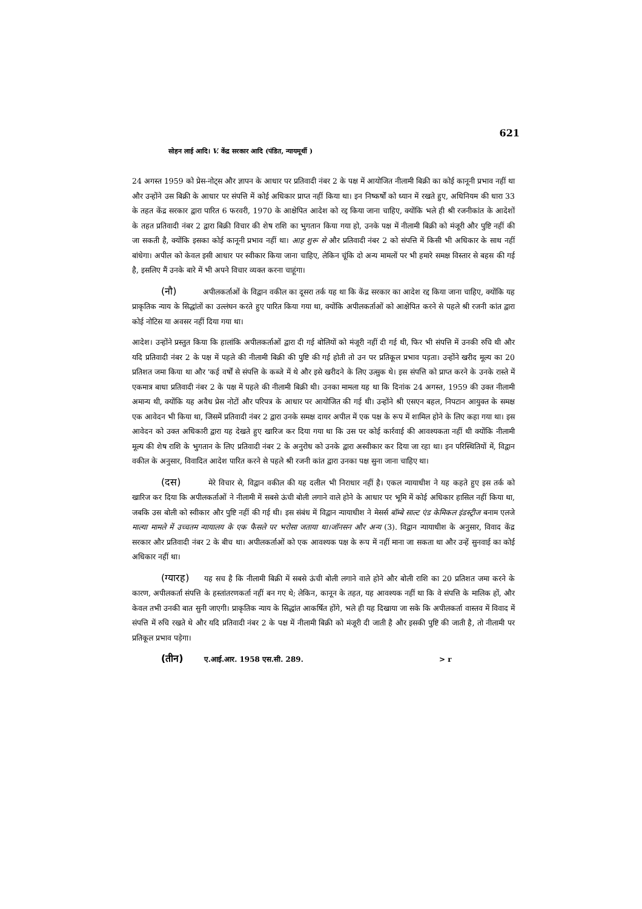621
सोहन लाई आदि। V. केंद्र सरकार आदि (पंडित, न्यायमूर्थी )
24 अगस्त 1959 को प्रेस-नोट्स और ज्ञापन के आधार पर प्रतिवादी नंबर 2 के पक्ष में आयोजित नीलामी बिक्री का कोई कानूनी प्रभाव नहीं था और उन्होंने उस बिक्री के आधार पर संपत्ति में कोई अधिकार प्राप्त नहीं किया था। इन निष्कर्षों को ध्यान में रखते हुए, अधिनियम की धारा 33 के तहत केंद्र सरकार द्वारा पारित 6 फरवरी, 1970 के आक्षेपित आदेश को रद्द किया जाना चाहिए, क्योंकि भले ही श्री रजनीकांत के आदेशों के तहत प्रतिवादी नंबर 2 द्वारा बिक्री विचार की शेष राशि का भुगतान किया गया हो, उनके पक्ष में नीलामी बिक्री को मंजूरी और पुष्टि नहीं की जा सकती है, क्योंकि इसका कोई कानूनी प्रभाव नहीं था। आह शुरू से और प्रतिवादी नंबर 2 को संपत्ति में किसी भी अधिकार के साथ नहीं बांधेगा। अपील को केवल इसी आधार पर स्वीकार किया जाना चाहिए, लेकिन चूंकि दो अन्य मामलों पर भी हमारे समक्ष विस्तार से बहस की गई है, इसलिए मैं उनके बारे में भी अपने विचार व्यक्त करना चाहूंगा।
(नौ) अपीलकर्ताओं के विद्वान वकील का दूसरा तर्क यह था कि केंद्र सरकार का आदेश रद्द किया जाना चाहिए, क्योंकि यह प्राकृतिक न्याय के सिद्धांतों का उल्लंघन करते हुए पारित किया गया था, क्योंकि अपीलकर्ताओं को आक्षेपित करने से पहले श्री रजनी कांत द्वारा कोई नोटिस या अवसर नहीं दिया गया था।
आदेश। उन्होंने प्रस्तुत किया कि हालांकि अपीलकर्ताओं द्वारा दी गई बोलियों को मंजूरी नहीं दी गई थी, फिर भी संपत्ति में उनकी रुचि थी और यदि प्रतिवादी नंबर 2 के पक्ष में पहले की नीलामी बिक्री की पुष्टि की गई होती तो उन पर प्रतिकूल प्रभाव पड़ता। उन्होंने खरीद मूल्य का 20 प्रतिशत जमा किया था और 'कई वर्षों से संपत्ति के कब्जे में थे और इसे खरीदने के लिए उत्सुक थे। इस संपत्ति को प्राप्त करने के उनके रास्ते में एकमात्र बाधा प्रतिवादी नंबर 2 के पक्ष में पहले की नीलामी बिक्री थी। उनका मामला यह था कि दिनांक 24 अगस्त, 1959 की उक्त नीलामी अमान्य थी, क्योंकि यह अवैध प्रेस नोटों और परिपत्र के आधार पर आयोजित की गई थी। उन्होंने श्री एसएन बहल, निपटान आयुक्त के समक्ष एक आवेदन भी किया था, जिसमें प्रतिवादी नंबर 2 द्वारा उनके समक्ष दायर अपील में एक पक्ष के रूप में शामिल होने के लिए कहा गया था। इस आवेदन को उक्त अधिकारी द्वारा यह देखते हुए खारिज कर दिया गया था कि उस पर कोई कार्रवाई की आवश्यकता नहीं थी क्योंकि नीलामी मूल्य की शेष राशि के भुगतान के लिए प्रतिवादी नंबर 2 के अनुरोध को उनके द्वारा अस्वीकार कर दिया जा रहा था। इन परिस्थितियों में, विद्वान वकील के अनुसार, विवादित आदेश पारित करने से पहले श्री रजनी कांत द्वारा उनका पक्ष सुना जाना चाहिए था।
(दस) मेरे विचार से, विद्वान वकील की यह दलील भी निराधार नहीं है। एकल न्यायाधीश ने यह कहते हुए इस तर्क को खारिज कर दिया कि अपीलकर्ताओं ने नीलामी में सबसे ऊंची बोली लगाने वाले होने के आधार पर भूमि में कोई अधिकार हासिल नहीं किया था, जबकि उस बोली को स्वीकार और पुष्टि नहीं की गई थी। इस संबंध में विद्वान न्यायाधीश ने मेसर्स बॉम्बे साल्ट एंड केमिकल इंडस्ट्रीज बनाम एलजे माल्या मामले में उच्चतम न्यायालय के एक फैसले पर भरोसा जताया था।जॉनसन और अन्य (3). विद्वान न्यायाधीश के अनुसार, विवाद केंद्र सरकार और प्रतिवादी नंबर 2 के बीच था। अपीलकर्ताओं को एक आवश्यक पक्ष के रूप में नहीं माना जा सकता था और उन्हें सुनवाई का कोई अधिकार नहीं था।
(ग्यारह) यह सच है कि नीलामी बिक्री में सबसे ऊंची बोली लगाने वाले होने और बोली राशि का 20 प्रतिशत जमा करने के कारण, अपीलकर्ता संपत्ति के हस्तांतरणकर्ता नहीं बन गए थे; लेकिन, कानून के तहत, यह आवश्यक नहीं था कि वे संपत्ति के मालिक हों, और केवल तभी उनकी बात सुनी जाएगी। प्राकृतिक न्याय के सिद्धांत आकर्षित होंगे, भले ही यह दिखाया जा सके कि अपीलकर्ता वास्तव में विवाद में संपत्ति में रुचि रखते थे और यदि प्रतिवादी नंबर 2 के पक्ष में नीलामी बिक्री को मंजूरी दी जाती है और इसकी पुष्टि की जाती है, तो नीलामी पर प्रतिकूल प्रभाव पड़ेगा।
(तीन) ए.आई.आर. 1958 एस.सी. 289. > r